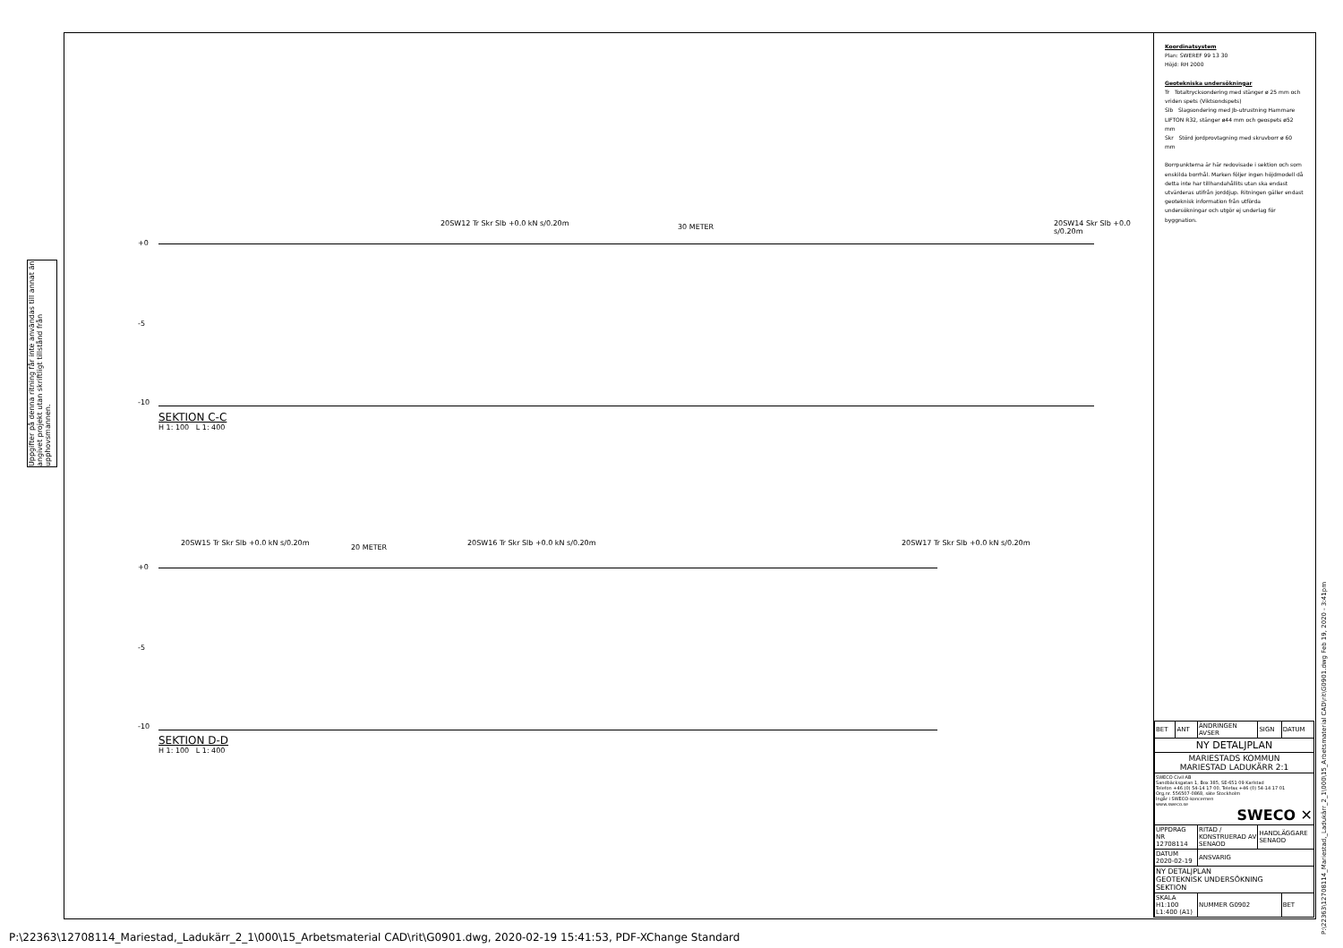Uppgifter på denna ritning får inte användas till annat än angivet projekt utan skriftligt tillstånd från upphovsmannen.
20SW12 Tr Skr Slb +0.0 kN s/0.20m
30 METER 20SW14 Skr Slb +0.0 s/0.20m
+0
-5
-10
SEKTION C-C
H 1: 100 L 1: 400
20SW15 Tr Skr Slb +0.0 kN s/0.20m
20 METER
20SW16 Tr Skr Slb +0.0 kN s/0.20m
20SW17 Tr Skr Slb +0.0 kN s/0.20m
+0
-5
-10
SEKTION D-D
H 1: 100 L 1: 400
Koordinatsystem
Plan: SWEREF 99 13 30
Höjd: RH 2000
Geotekniska undersökningar
Tr Totaltrycksondering med stänger ø 25 mm och vriden spets (Viktsondspets)
Slb Slagsondering med Jb-utrustning Hammare LIFTON R32, stänger ø44 mm och geospets ø52 mm
Skr Störd jordprovtagning med skruvborr ø 60 mm
Borrpunkterna är här redovisade i sektion och som enskilda borrhål. Marken följer ingen höjdmodell då detta inte har tillhandahållits utan ska endast utvärderas utifrån jorddjup. Ritningen gäller endast geoteknisk information från utförda undersökningar och utgör ej underlag för byggnation.
| BET | ANT | ÄNDRINGEN AVSER | SIGN | DATUM |
| NY DETALJPLAN | | | | |
| MARIESTADS KOMMUN MARIESTAD LADUKÄRR 2:1 | | | | |
| SWECO Civil AB Sandbäcksgatan 1, Box 385, SE-651 09 Karlstad Telefon +46 (0) 54-14 17 00, Telefax +46 (0) 54-14 17 01 Org.nr. 556507-0868, säte Stockholm Ingår i SWECO-koncernen www.sweco.se SWECO ✕ | | | | |
| UPPDRAG NR 12708114 | | RITAD / KONSTRUERAD AV SENAOD | HANDLÄGGARE SENAOD | |
| DATUM 2020-02-19 | | ANSVARIG | | |
| NY DETALJPLAN GEOTEKNISK UNDERSÖKNING SEKTION | | | | |
| SKALA H1:100 L1:400 (A1) | | NUMMER G0902 | | BET |
P:\22363\12708114_Mariestad,_Ladukärr_2_1\000\15_Arbetsmaterial CAD\rit\G0901.dwg Feb 19, 2020 - 3:41pm
P:\22363\12708114_Mariestad,_Ladukärr_2_1\000\15_Arbetsmaterial CAD\rit\G0901.dwg, 2020-02-19 15:41:53, PDF-XChange Standard